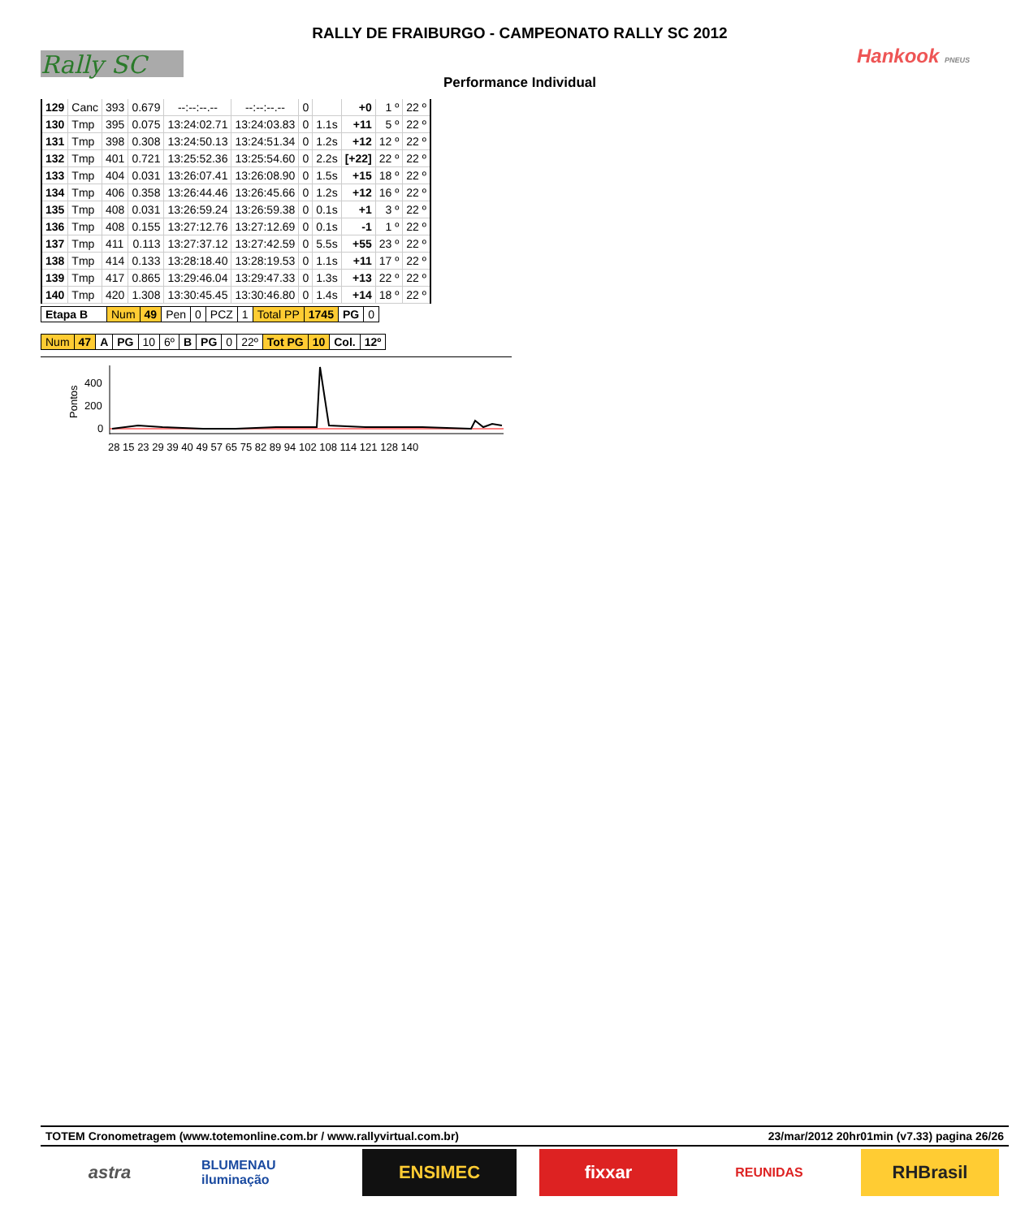Rally SC Hankook PNEUS
RALLY DE FRAIBURGO - CAMPEONATO RALLY SC 2012
Performance Individual
| 129 | Canc | 393 | 0.679 | --:--:--.-- | --:--:--.-- | 0 | | +0 | 1 º | 22 º |
| 130 | Tmp | 395 | 0.075 | 13:24:02.71 | 13:24:03.83 | 0 | 1.1s | +11 | 5 º | 22 º |
| 131 | Tmp | 398 | 0.308 | 13:24:50.13 | 13:24:51.34 | 0 | 1.2s | +12 | 12 º | 22 º |
| 132 | Tmp | 401 | 0.721 | 13:25:52.36 | 13:25:54.60 | 0 | 2.2s | [+22] | 22 º | 22 º |
| 133 | Tmp | 404 | 0.031 | 13:26:07.41 | 13:26:08.90 | 0 | 1.5s | +15 | 18 º | 22 º |
| 134 | Tmp | 406 | 0.358 | 13:26:44.46 | 13:26:45.66 | 0 | 1.2s | +12 | 16 º | 22 º |
| 135 | Tmp | 408 | 0.031 | 13:26:59.24 | 13:26:59.38 | 0 | 0.1s | +1 | 3 º | 22 º |
| 136 | Tmp | 408 | 0.155 | 13:27:12.76 | 13:27:12.69 | 0 | 0.1s | -1 | 1 º | 22 º |
| 137 | Tmp | 411 | 0.113 | 13:27:37.12 | 13:27:42.59 | 0 | 5.5s | +55 | 23 º | 22 º |
| 138 | Tmp | 414 | 0.133 | 13:28:18.40 | 13:28:19.53 | 0 | 1.1s | +11 | 17 º | 22 º |
| 139 | Tmp | 417 | 0.865 | 13:29:46.04 | 13:29:47.33 | 0 | 1.3s | +13 | 22 º | 22 º |
| 140 | Tmp | 420 | 1.308 | 13:30:45.45 | 13:30:46.80 | 0 | 1.4s | +14 | 18 º | 22 º |
| Etapa B | Num | 49 | Pen | 0 | PCZ | 1 | Total PP | 1745 | PG | 0 |
| Num | 47 | A | PG | 10 | 6º | B | PG | 0 | 22º | Tot PG | 10 | Col. | 12º |
Pontos
400
200
0
28 15 23 29 39 40 49 57 65 75 82 89 94 102 108 114 121 128 140
TOTEM Cronometragem (www.totemonline.com.br / www.rallyvirtual.com.br) 23/mar/2012 20hr01min (v7.33) pagina 26/26
astra
BLUMENAU iluminação
ENSIMEC fixxar
REUNIDAS
RHBrasil